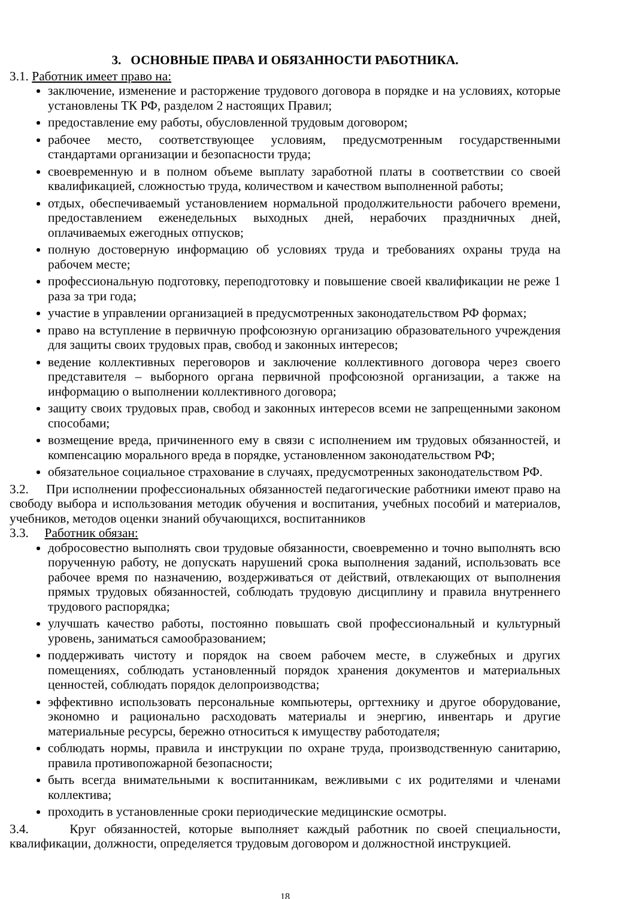3. ОСНОВНЫЕ ПРАВА И ОБЯЗАННОСТИ РАБОТНИКА.
3.1. Работник имеет право на:
заключение, изменение и расторжение трудового договора в порядке и на условиях, которые установлены ТК РФ, разделом 2 настоящих Правил;
предоставление ему работы, обусловленной трудовым договором;
рабочее место, соответствующее условиям, предусмотренным государственными стандартами организации и безопасности труда;
своевременную и в полном объеме выплату заработной платы в соответствии со своей квалификацией, сложностью труда, количеством и качеством выполненной работы;
отдых, обеспечиваемый установлением нормальной продолжительности рабочего времени, предоставлением еженедельных выходных дней, нерабочих праздничных дней, оплачиваемых ежегодных отпусков;
полную достоверную информацию об условиях труда и требованиях охраны труда на рабочем месте;
профессиональную подготовку, переподготовку и повышение своей квалификации не реже 1 раза за три года;
участие в управлении организацией в предусмотренных законодательством РФ формах;
право на вступление в первичную профсоюзную организацию образовательного учреждения для защиты своих трудовых прав, свобод и законных интересов;
ведение коллективных переговоров и заключение коллективного договора через своего представителя – выборного органа первичной профсоюзной организации, а также на информацию о выполнении коллективного договора;
защиту своих трудовых прав, свобод и законных интересов всеми не запрещенными законом способами;
возмещение вреда, причиненного ему в связи с исполнением им трудовых обязанностей, и компенсацию морального вреда в порядке, установленном законодательством РФ;
обязательное социальное страхование в случаях, предусмотренных законодательством РФ.
3.2. При исполнении профессиональных обязанностей педагогические работники имеют право на свободу выбора и использования методик обучения и воспитания, учебных пособий и материалов, учебников, методов оценки знаний обучающихся, воспитанников
3.3. Работник обязан:
добросовестно выполнять свои трудовые обязанности, своевременно и точно выполнять всю порученную работу, не допускать нарушений срока выполнения заданий, использовать все рабочее время по назначению, воздерживаться от действий, отвлекающих от выполнения прямых трудовых обязанностей, соблюдать трудовую дисциплину и правила внутреннего трудового распорядка;
улучшать качество работы, постоянно повышать свой профессиональный и культурный уровень, заниматься самообразованием;
поддерживать чистоту и порядок на своем рабочем месте, в служебных и других помещениях, соблюдать установленный порядок хранения документов и материальных ценностей, соблюдать порядок делопроизводства;
эффективно использовать персональные компьютеры, оргтехнику и другое оборудование, экономно и рационально расходовать материалы и энергию, инвентарь и другие материальные ресурсы, бережно относиться к имуществу работодателя;
соблюдать нормы, правила и инструкции по охране труда, производственную санитарию, правила противопожарной безопасности;
быть всегда внимательными к воспитанникам, вежливыми с их родителями и членами коллектива;
проходить в установленные сроки периодические медицинские осмотры.
3.4. Круг обязанностей, которые выполняет каждый работник по своей специальности, квалификации, должности, определяется трудовым договором и должностной инструкцией.
18